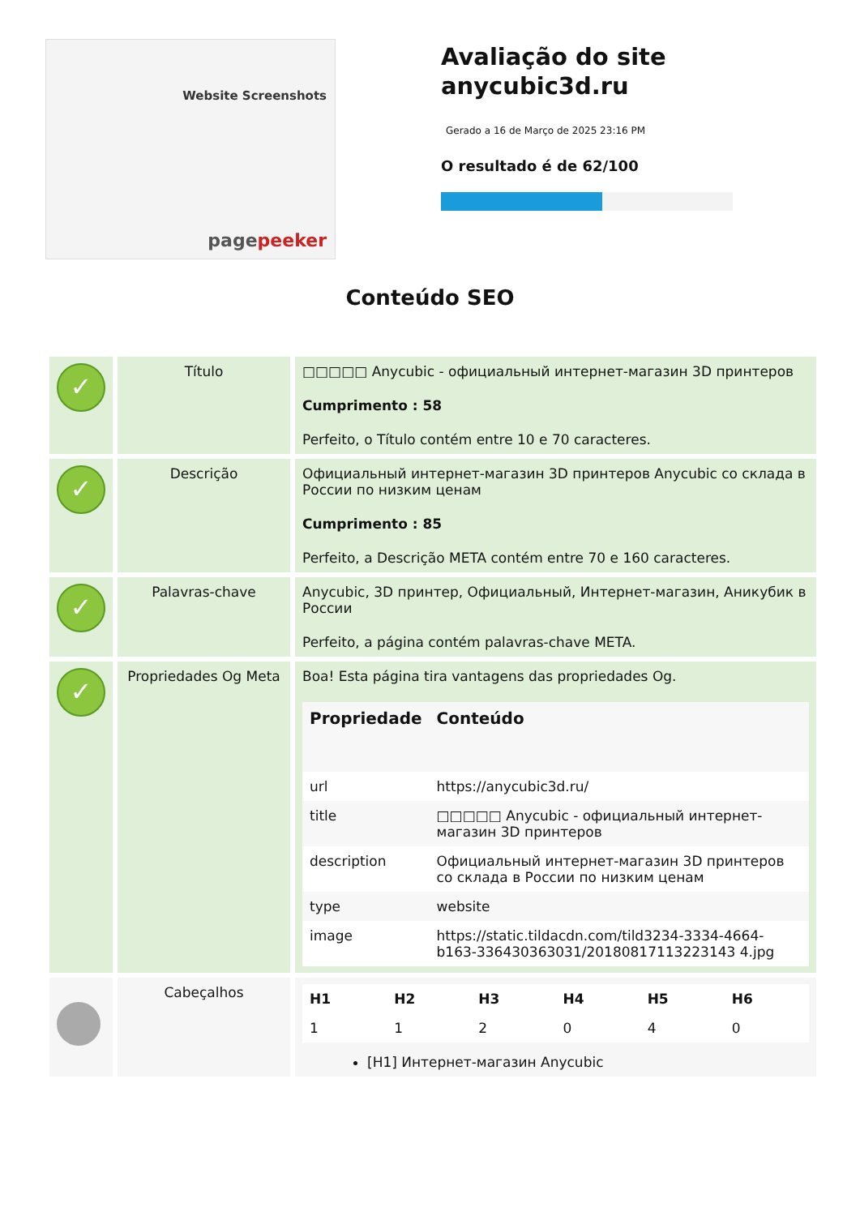Website Screenshots
pagepeeker
Avaliação do site anycubic3d.ru
Gerado a 16 de Março de 2025 23:16 PM
O resultado é de 62/100
Conteúdo SEO
| ✓ | Título | □□□□□ Anycubic - официальный интернет-магазин 3D принтеров Cumprimento : 58 Perfeito, o Título contém entre 10 e 70 caracteres. |
| ✓ | Descrição | Официальный интернет-магазин 3D принтеров Anycubic со склада в России по низким ценам Cumprimento : 85 Perfeito, a Descrição META contém entre 70 e 160 caracteres. |
| ✓ | Palavras-chave | Anycubic, 3D принтер, Официальный, Интернет-магазин, Аникубик в России Perfeito, a página contém palavras-chave META. |
| ✓ | Propriedades Og Meta | Boa! Esta página tira vantagens das propriedades Og. / Propriedade / Conteúdo / / --- / --- / / url / https://anycubic3d.ru/ / / title / □□□□□ Anycubic - официальный интернет-магазин 3D принтеров / / description / Официальный интернет-магазин 3D принтеров со склада в России по низким ценам / / type / website / / image / https://static.tildacdn.com/tild3234-3334-4664-b163-336430363031/20180817113223143 4.jpg / |
| | Cabeçalhos | / H1 / H2 / H3 / H4 / H5 / H6 / / --- / --- / --- / --- / --- / --- / / 1 / 1 / 2 / 0 / 4 / 0 / [H1] Интернет-магазин Anycubic |